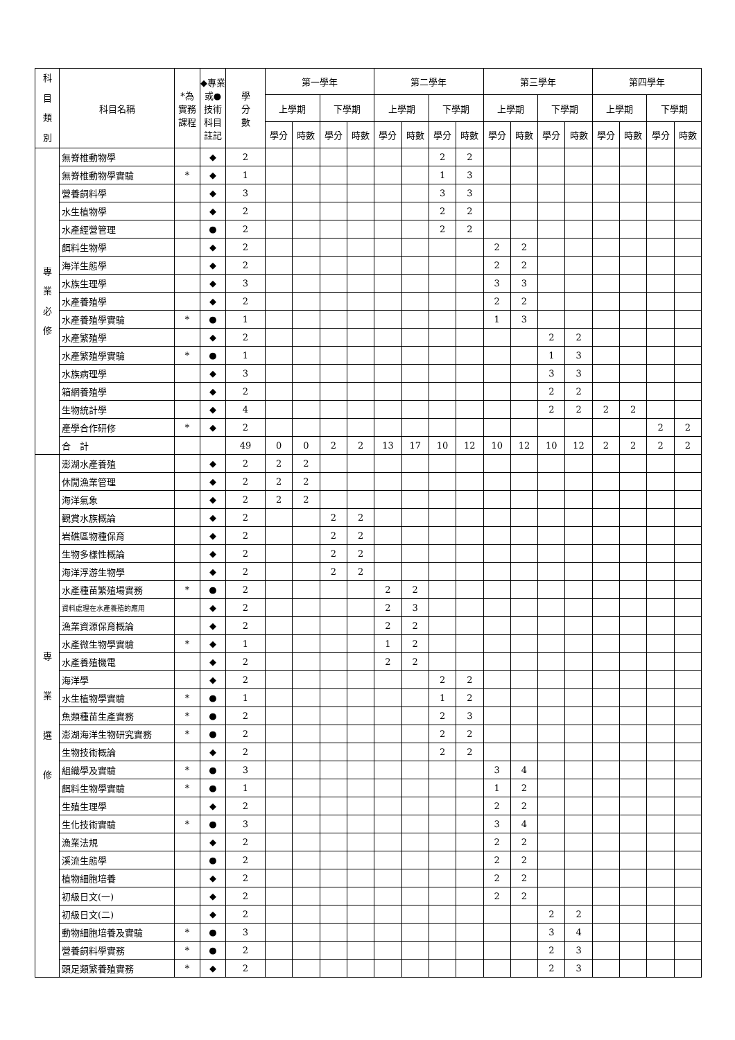| 科 目 類 別 | 科目名稱 | *為 實務 課程 | ◆專業或●技術科目註記 | 學 分 數 | 第一學年 | | | | 第二學年 | | | | 第三學年 | | | | 第四學年 | | | |
| --- | --- | --- | --- | --- | --- | --- | --- | --- | --- | --- | --- | --- | --- | --- | --- | --- | --- | --- | --- | --- |
| | | | | | 上學期 | | 下學期 | | 上學期 | | 下學期 | | 上學期 | | 下學期 | | 上學期 | | 下學期 | |
| | | | | | 學分 | 時數 | 學分 | 時數 | 學分 | 時數 | 學分 | 時數 | 學分 | 時數 | 學分 | 時數 | 學分 | 時數 | 學分 | 時數 |
| 專 業 必 修 | 無脊椎動物學 | | ◆ | 2 | | | | | | | 2 | 2 | | | | | | | | |
| | 無脊椎動物學實驗 | * | ◆ | 1 | | | | | | | 1 | 3 | | | | | | | | |
| | 營養飼料學 | | ◆ | 3 | | | | | | | 3 | 3 | | | | | | | | |
| | 水生植物學 | | ◆ | 2 | | | | | | | 2 | 2 | | | | | | | | |
| | 水產經營管理 | | ● | 2 | | | | | | | 2 | 2 | | | | | | | | |
| | 餌料生物學 | | ◆ | 2 | | | | | | | | | 2 | 2 | | | | | | |
| | 海洋生態學 | | ◆ | 2 | | | | | | | | | 2 | 2 | | | | | | |
| | 水族生理學 | | ◆ | 3 | | | | | | | | | 3 | 3 | | | | | | |
| | 水產養殖學 | | ◆ | 2 | | | | | | | | | 2 | 2 | | | | | | |
| | 水產養殖學實驗 | * | ● | 1 | | | | | | | | | 1 | 3 | | | | | | |
| | 水產繁殖學 | | ◆ | 2 | | | | | | | | | | | 2 | 2 | | | | |
| | 水產繁殖學實驗 | * | ● | 1 | | | | | | | | | | | 1 | 3 | | | | |
| | 水族病理學 | | ◆ | 3 | | | | | | | | | | | 3 | 3 | | | | |
| | 箱網養殖學 | | ◆ | 2 | | | | | | | | | | | 2 | 2 | | | | |
| | 生物統計學 | | ◆ | 4 | | | | | | | | | | | 2 | 2 | 2 | 2 | | |
| | 產學合作研修 | * | ◆ | 2 | | | | | | | | | | | | | | | 2 | 2 |
| | 合 計 | | | 49 | 0 | 0 | 2 | 2 | 13 | 17 | 10 | 12 | 10 | 12 | 10 | 12 | 2 | 2 | 2 | 2 |
| 專 業 選 修 | 澎湖水產養殖 | | ◆ | 2 | 2 | 2 | | | | | | | | | | | | | | |
| | 休閒漁業管理 | | ◆ | 2 | 2 | 2 | | | | | | | | | | | | | | |
| | 海洋氣象 | | ◆ | 2 | 2 | 2 | | | | | | | | | | | | | | |
| | 觀賞水族概論 | | ◆ | 2 | | | 2 | 2 | | | | | | | | | | | | |
| | 岩礁區物種保育 | | ◆ | 2 | | | 2 | 2 | | | | | | | | | | | | |
| | 生物多樣性概論 | | ◆ | 2 | | | 2 | 2 | | | | | | | | | | | | |
| | 海洋浮游生物學 | | ◆ | 2 | | | 2 | 2 | | | | | | | | | | | | |
| | 水產種苗繁殖場實務 | * | ● | 2 | | | | | 2 | 2 | | | | | | | | | | |
| | 資料處理在水產養殖的應用 | | ◆ | 2 | | | | | 2 | 3 | | | | | | | | | | |
| | 漁業資源保育概論 | | ◆ | 2 | | | | | 2 | 2 | | | | | | | | | | |
| | 水產微生物學實驗 | * | ◆ | 1 | | | | | 1 | 2 | | | | | | | | | | |
| | 水產養殖機電 | | ◆ | 2 | | | | | 2 | 2 | | | | | | | | | | |
| | 海洋學 | | ◆ | 2 | | | | | | | 2 | 2 | | | | | | | | |
| | 水生植物學實驗 | * | ● | 1 | | | | | | | 1 | 2 | | | | | | | | |
| | 魚類種苗生產實務 | * | ● | 2 | | | | | | | 2 | 3 | | | | | | | | |
| | 澎湖海洋生物研究實務 | * | ● | 2 | | | | | | | 2 | 2 | | | | | | | | |
| | 生物技術概論 | | ◆ | 2 | | | | | | | 2 | 2 | | | | | | | | |
| | 組織學及實驗 | * | ● | 3 | | | | | | | | | 3 | 4 | | | | | | |
| | 餌料生物學實驗 | * | ● | 1 | | | | | | | | | 1 | 2 | | | | | | |
| | 生殖生理學 | | ◆ | 2 | | | | | | | | | 2 | 2 | | | | | | |
| | 生化技術實驗 | * | ● | 3 | | | | | | | | | 3 | 4 | | | | | | |
| | 漁業法規 | | ◆ | 2 | | | | | | | | | 2 | 2 | | | | | | |
| | 溪流生態學 | | ● | 2 | | | | | | | | | 2 | 2 | | | | | | |
| | 植物細胞培養 | | ◆ | 2 | | | | | | | | | 2 | 2 | | | | | | |
| | 初級日文(一) | | ◆ | 2 | | | | | | | | | 2 | 2 | | | | | | |
| | 初級日文(二) | | ◆ | 2 | | | | | | | | | | | 2 | 2 | | | | |
| | 動物細胞培養及實驗 | * | ● | 3 | | | | | | | | | | | 3 | 4 | | | | |
| | 營養飼料學實務 | * | ● | 2 | | | | | | | | | | | 2 | 3 | | | | |
| | 頭足類繁養殖實務 | * | ◆ | 2 | | | | | | | | | | | 2 | 3 | | | | |